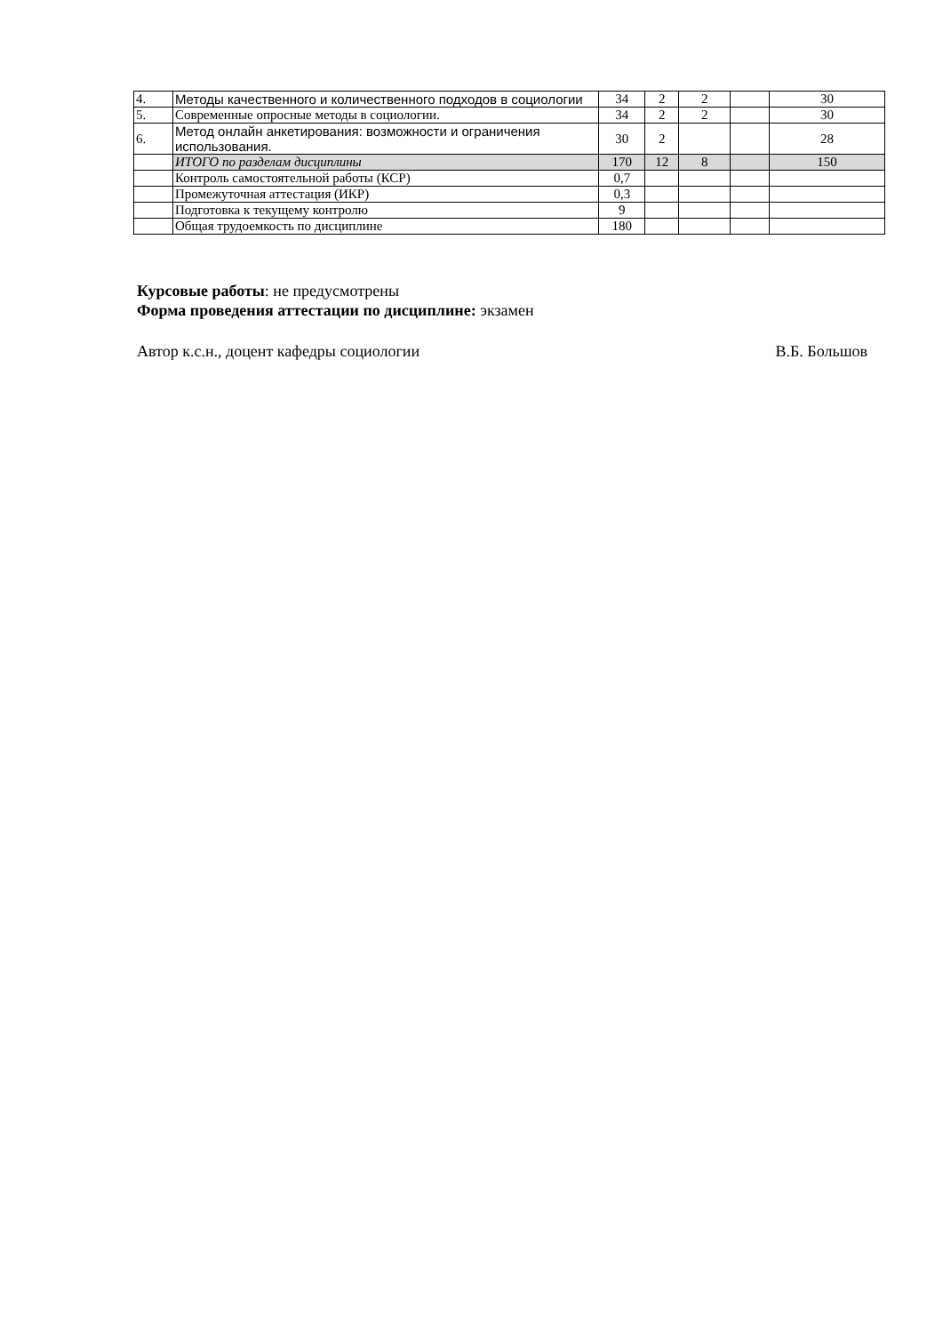| 4. | Методы качественного и количественного подходов в социологии | 34 | 2 | 2 | | 30 |
| 5. | Современные опросные методы в социологии. | 34 | 2 | 2 | | 30 |
| 6. | Метод онлайн анкетирования: возможности и ограничения использования. | 30 | 2 | | | 28 |
| | ИТОГО по разделам дисциплины | 170 | 12 | 8 | | 150 |
| | Контроль самостоятельной работы (КСР) | 0,7 | | | | |
| | Промежуточная аттестация (ИКР) | 0,3 | | | | |
| | Подготовка к текущему контролю | 9 | | | | |
| | Общая трудоемкость по дисциплине | 180 | | | | |
Курсовые работы: не предусмотрены
Форма проведения аттестации по дисциплине: экзамен
Автор к.с.н., доцент кафедры социологии
В.Б. Большов